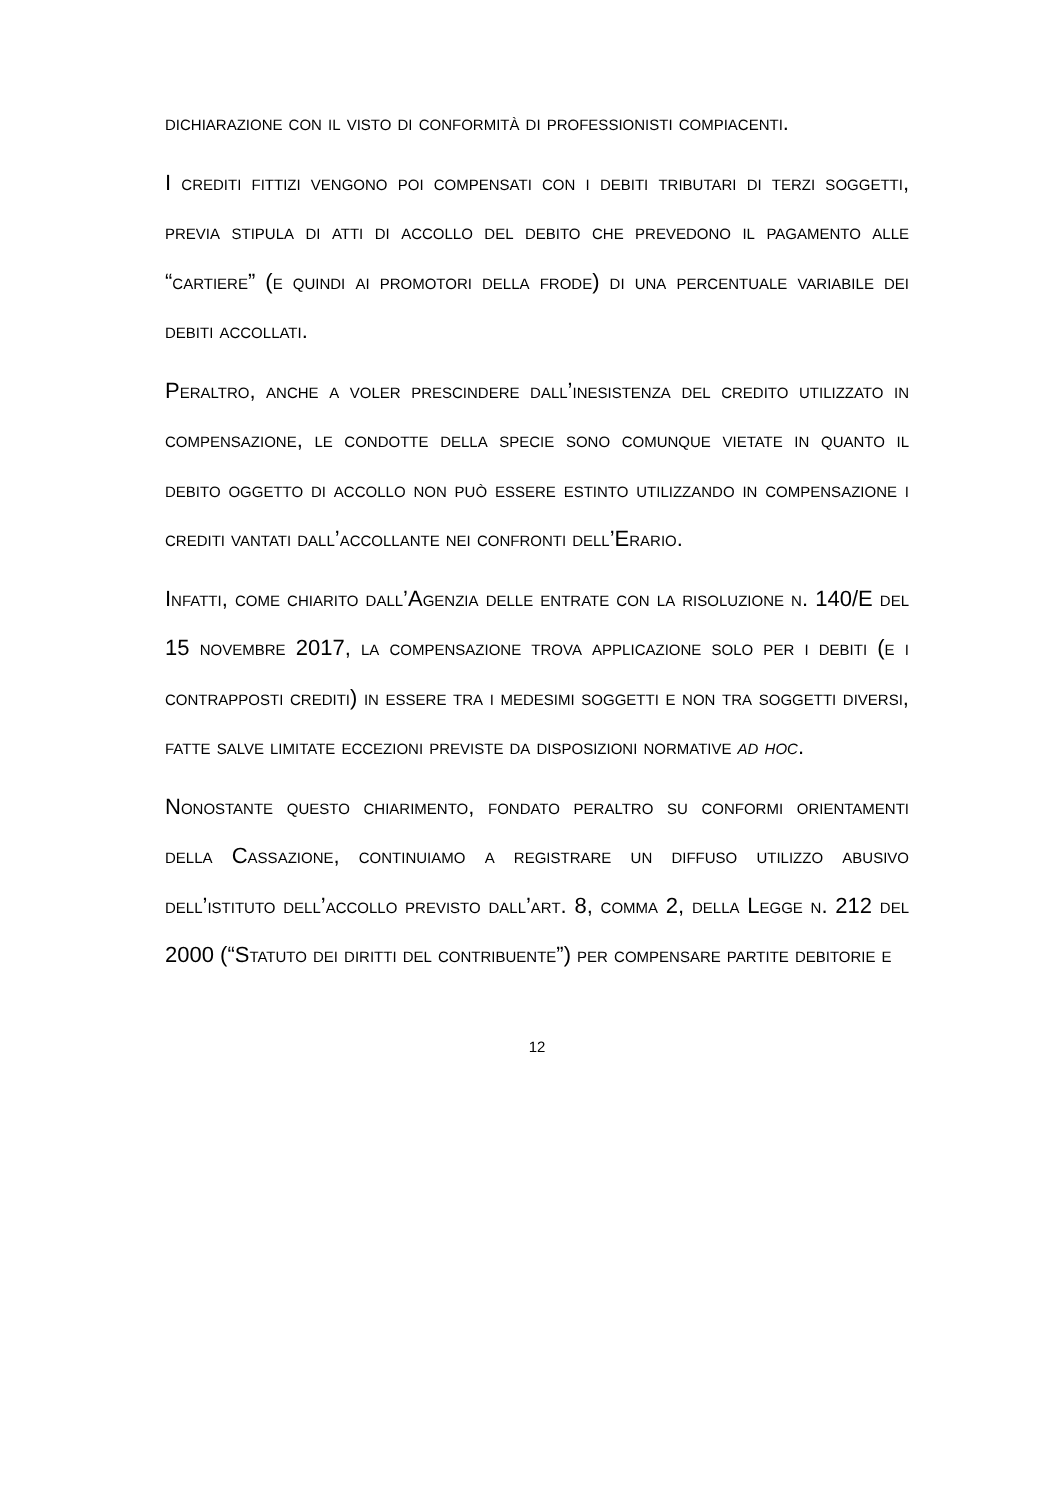dichiarazione con il visto di conformità di professionisti compiacenti.
I crediti fittizi vengono poi compensati con i debiti tributari di terzi soggetti, previa stipula di atti di accollo del debito che prevedono il pagamento alle “cartiere” (e quindi ai promotori della frode) di una percentuale variabile dei debiti accollati.
Peraltro, anche a voler prescindere dall’inesistenza del credito utilizzato in compensazione, le condotte della specie sono comunque vietate in quanto il debito oggetto di accollo non può essere estinto utilizzando in compensazione i crediti vantati dall’accollante nei confronti dell’Erario.
Infatti, come chiarito dall’Agenzia delle entrate con la risoluzione n. 140/E del 15 novembre 2017, la compensazione trova applicazione solo per i debiti (e i contrapposti crediti) in essere tra i medesimi soggetti e non tra soggetti diversi, fatte salve limitate eccezioni previste da disposizioni normative ad hoc.
Nonostante questo chiarimento, fondato peraltro su conformi orientamenti della Cassazione, continuiamo a registrare un diffuso utilizzo abusivo dell’istituto dell’accollo previsto dall’art. 8, comma 2, della Legge n. 212 del 2000 (“Statuto dei diritti del contribuente”) per compensare partite debitorie e
12